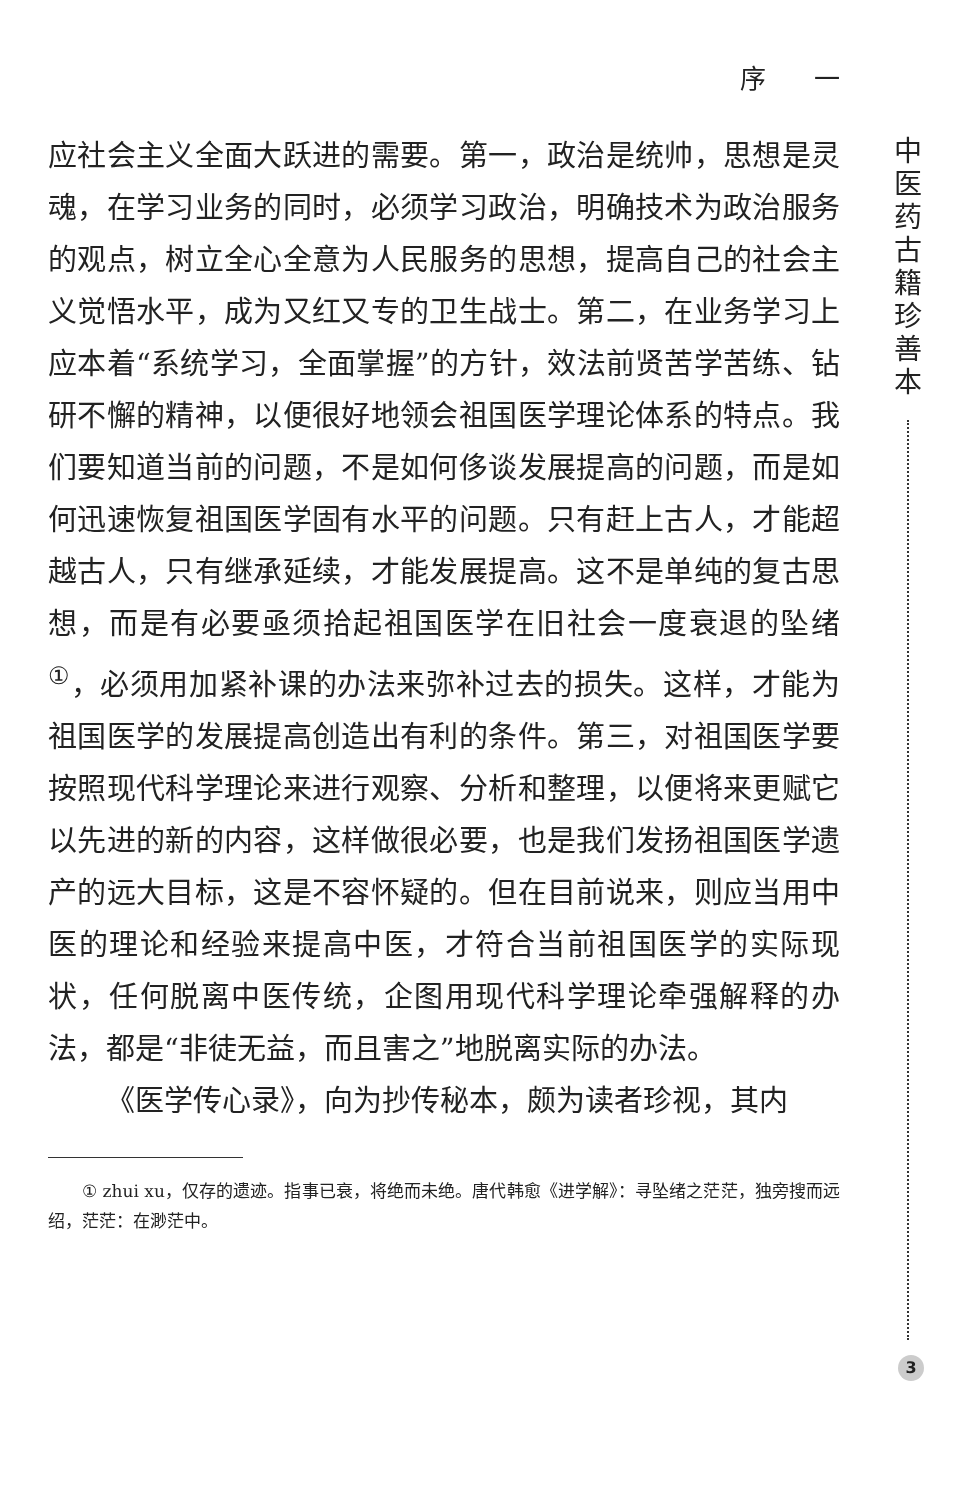序 一
中医药古籍珍善本
应社会主义全面大跃进的需要。第一，政治是统帅，思想是灵魂，在学习业务的同时，必须学习政治，明确技术为政治服务的观点，树立全心全意为人民服务的思想，提高自己的社会主义觉悟水平，成为又红又专的卫生战士。第二，在业务学习上应本着“系统学习，全面掌握”的方针，效法前贤苦学苦练、钻研不懈的精神，以便很好地领会祖国医学理论体系的特点。我们要知道当前的问题，不是如何侈谈发展提高的问题，而是如何迅速恢复祖国医学固有水平的问题。只有赶上古人，才能超越古人，只有继承延续，才能发展提高。这不是单纯的复古思想，而是有必要亟须拾起祖国医学在旧社会一度衰退的坠绪<sup>①</sup>，必须用加紧补课的办法来弥补过去的损失。这样，才能为祖国医学的发展提高创造出有利的条件。第三，对祖国医学要按照现代科学理论来进行观察、分析和整理，以便将来更赋它以先进的新的内容，这样做很必要，也是我们发扬祖国医学遗产的远大目标，这是不容怀疑的。但在目前说来，则应当用中医的理论和经验来提高中医，才符合当前祖国医学的实际现状，任何脱离中医传统，企图用现代科学理论牵强解释的办法，都是“非徒无益，而且害之”地脱离实际的办法。
《医学传心录》，向为抄传秘本，颇为读者珍视，其内
① zhui xu，仅存的遗迹。指事已衰，将绝而未绝。唐代韩愈《进学解》：寻坠绪之茫茫，独旁搜而远绍，茫茫：在渺茫中。
3